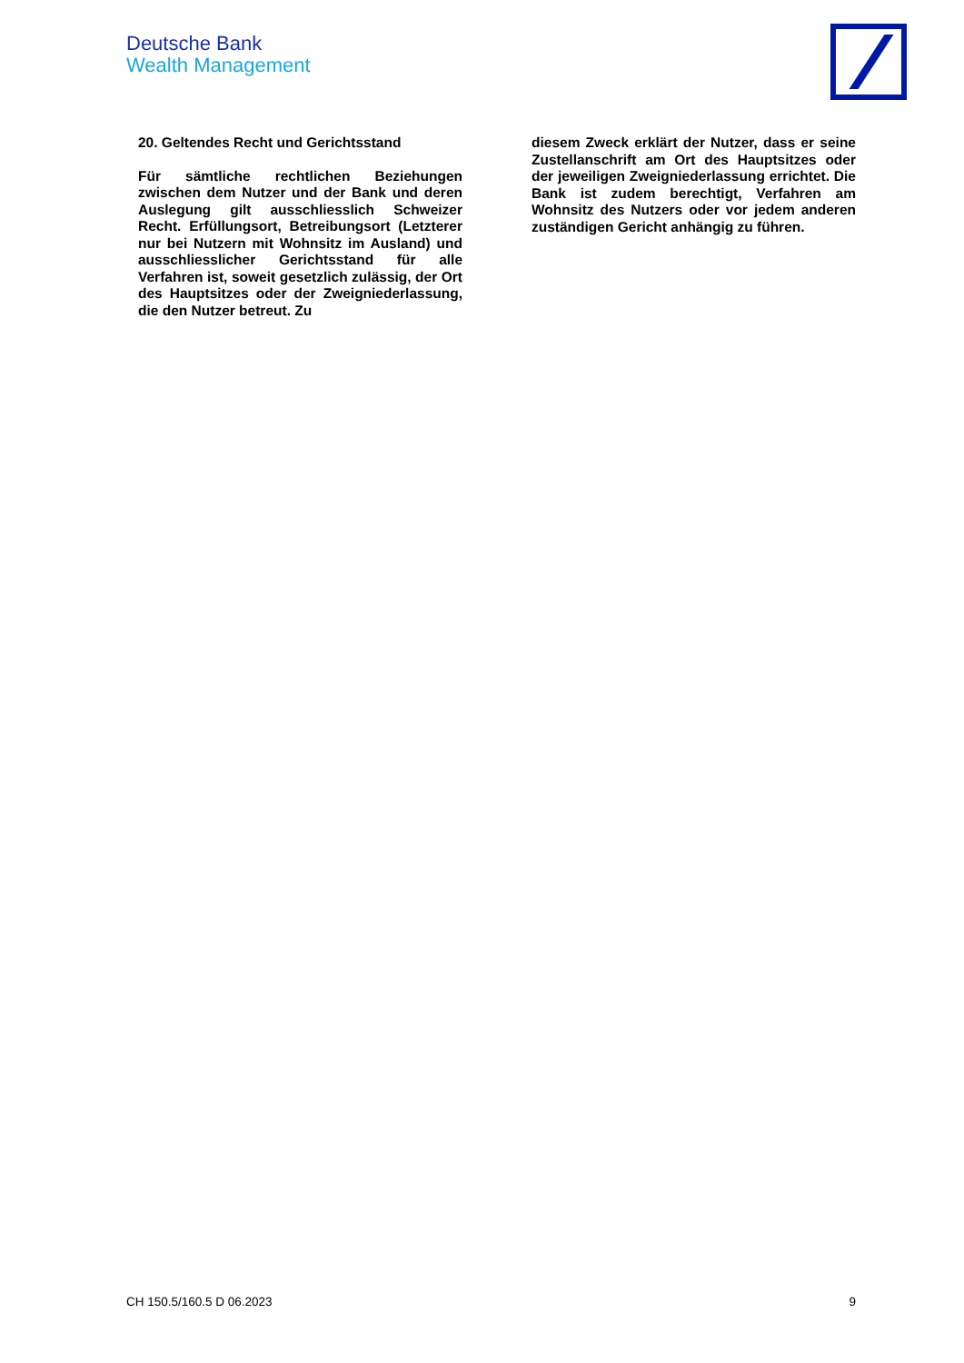Deutsche Bank
Wealth Management
20. Geltendes Recht und Gerichtsstand
Für sämtliche rechtlichen Beziehungen zwischen dem Nutzer und der Bank und deren Auslegung gilt ausschliesslich Schweizer Recht. Erfüllungsort, Betreibungsort (Letzterer nur bei Nutzern mit Wohnsitz im Ausland) und ausschliesslicher Gerichtsstand für alle Verfahren ist, soweit gesetzlich zulässig, der Ort des Hauptsitzes oder der Zweigniederlassung, die den Nutzer betreut. Zu
diesem Zweck erklärt der Nutzer, dass er seine Zustellanschrift am Ort des Hauptsitzes oder der jeweiligen Zweigniederlassung errichtet. Die Bank ist zudem berechtigt, Verfahren am Wohnsitz des Nutzers oder vor jedem anderen zuständigen Gericht anhängig zu führen.
CH 150.5/160.5 D 06.2023 9